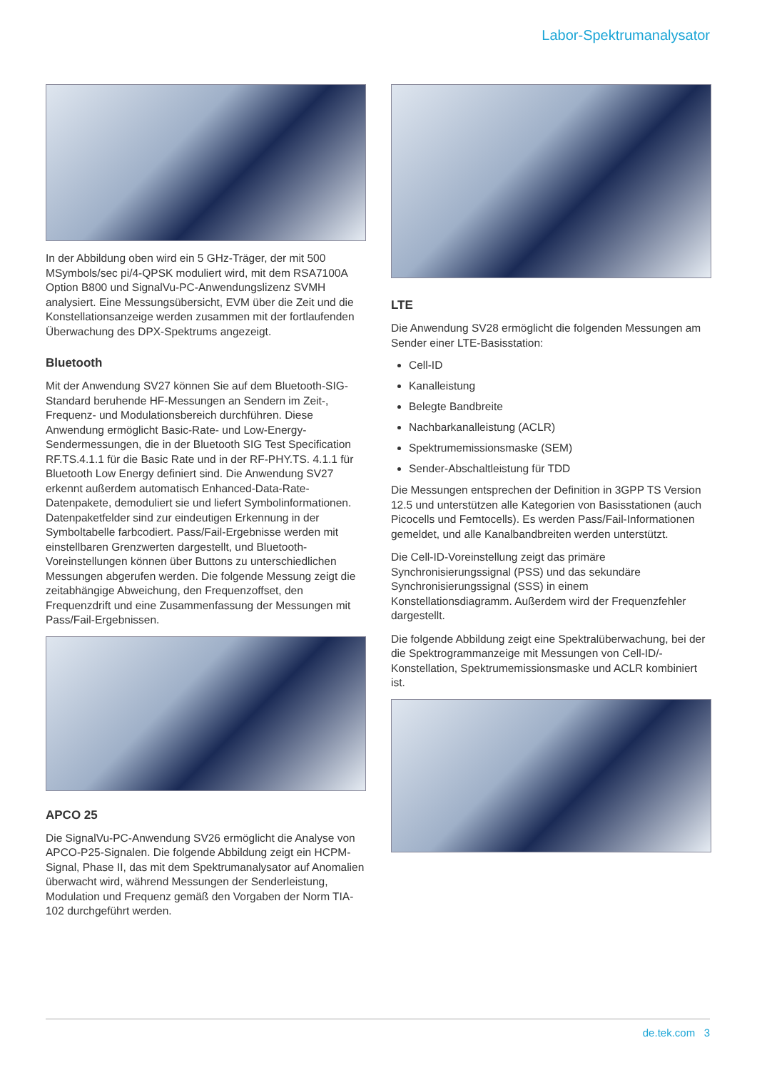Labor-Spektrumanalysator
In der Abbildung oben wird ein 5 GHz-Träger, der mit 500 MSymbols/sec pi/4-QPSK moduliert wird, mit dem RSA7100A Option B800 und SignalVu-PC-Anwendungslizenz SVMH analysiert. Eine Messungsübersicht, EVM über die Zeit und die Konstellationsanzeige werden zusammen mit der fortlaufenden Überwachung des DPX-Spektrums angezeigt.
Bluetooth
Mit der Anwendung SV27 können Sie auf dem Bluetooth-SIG-Standard beruhende HF-Messungen an Sendern im Zeit-, Frequenz- und Modulationsbereich durchführen. Diese Anwendung ermöglicht Basic-Rate- und Low-Energy-Sendermessungen, die in der Bluetooth SIG Test Specification RF.TS.4.1.1 für die Basic Rate und in der RF-PHY.TS. 4.1.1 für Bluetooth Low Energy definiert sind. Die Anwendung SV27 erkennt außerdem automatisch Enhanced-Data-Rate-Datenpakete, demoduliert sie und liefert Symbolinformationen. Datenpaketfelder sind zur eindeutigen Erkennung in der Symboltabelle farbcodiert. Pass/Fail-Ergebnisse werden mit einstellbaren Grenzwerten dargestellt, und Bluetooth-Voreinstellungen können über Buttons zu unterschiedlichen Messungen abgerufen werden. Die folgende Messung zeigt die zeitabhängige Abweichung, den Frequenzoffset, den Frequenzdrift und eine Zusammenfassung der Messungen mit Pass/Fail-Ergebnissen.
APCO 25
Die SignalVu-PC-Anwendung SV26 ermöglicht die Analyse von APCO-P25-Signalen. Die folgende Abbildung zeigt ein HCPM-Signal, Phase II, das mit dem Spektrumanalysator auf Anomalien überwacht wird, während Messungen der Senderleistung, Modulation und Frequenz gemäß den Vorgaben der Norm TIA-102 durchgeführt werden.
LTE
Die Anwendung SV28 ermöglicht die folgenden Messungen am Sender einer LTE-Basisstation:
Cell-ID
Kanalleistung
Belegte Bandbreite
Nachbarkanalleistung (ACLR)
Spektrumemissionsmaske (SEM)
Sender-Abschaltleistung für TDD
Die Messungen entsprechen der Definition in 3GPP TS Version 12.5 und unterstützen alle Kategorien von Basisstationen (auch Picocells und Femtocells). Es werden Pass/Fail-Informationen gemeldet, und alle Kanalbandbreiten werden unterstützt.
Die Cell-ID-Voreinstellung zeigt das primäre Synchronisierungssignal (PSS) und das sekundäre Synchronisierungssignal (SSS) in einem Konstellationsdiagramm. Außerdem wird der Frequenzfehler dargestellt.
Die folgende Abbildung zeigt eine Spektralüberwachung, bei der die Spektrogrammanzeige mit Messungen von Cell-ID/-Konstellation, Spektrumemissionsmaske und ACLR kombiniert ist.
de.tek.com 3